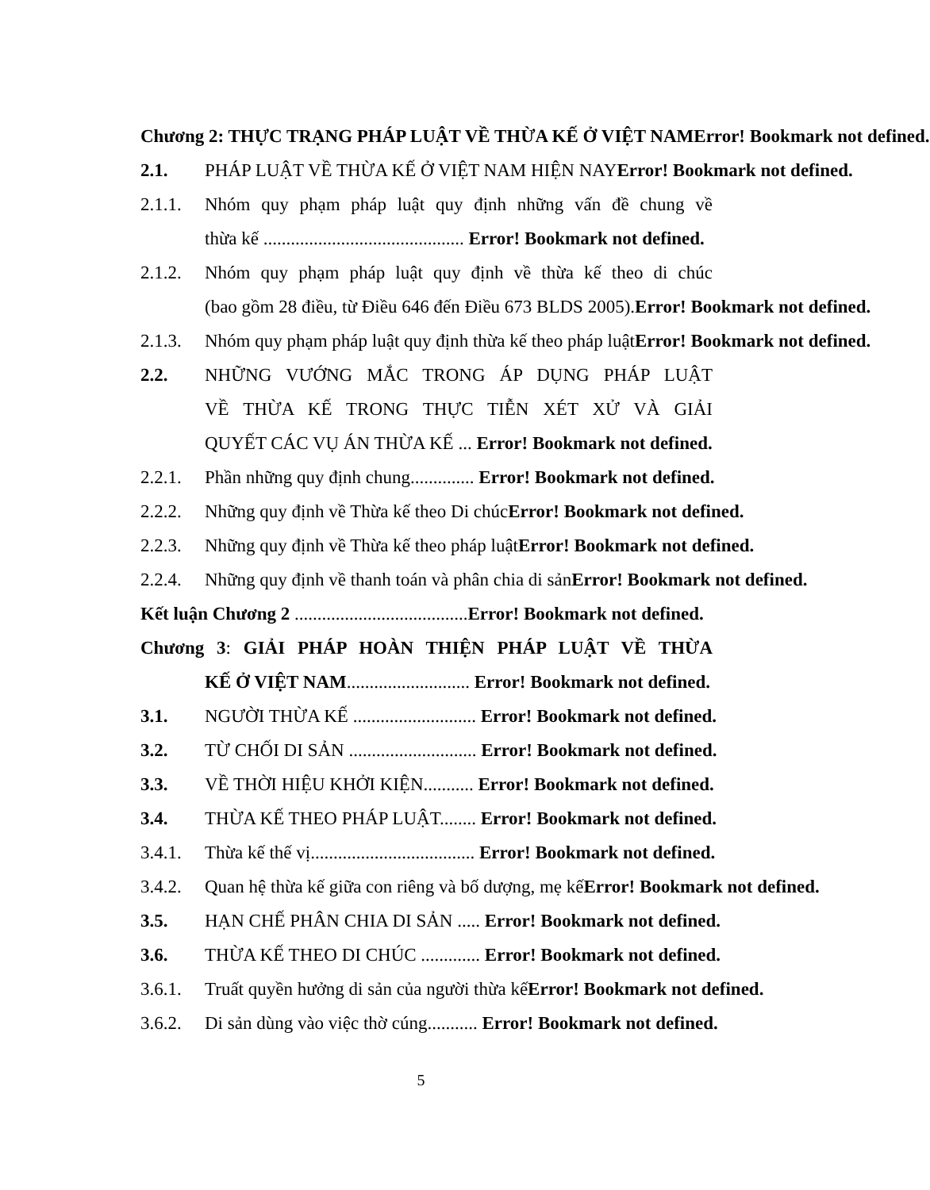Chương 2: THỰC TRẠNG PHÁP LUẬT VỀ THỪA KẾ Ở VIỆT NAMError! Bookmark not defined.
2.1. PHÁP LUẬT VỀ THỪA KẾ Ở VIỆT NAM HIỆN NAYError! Bookmark not defined.
2.1.1. Nhóm quy phạm pháp luật quy định những vấn đề chung về
thừa kế ............................................ Error! Bookmark not defined.
2.1.2. Nhóm quy phạm pháp luật quy định về thừa kế theo di chúc
(bao gồm 28 điều, từ Điều 646 đến Điều 673 BLDS 2005).Error! Bookmark not defined.
2.1.3. Nhóm quy phạm pháp luật quy định thừa kế theo pháp luậtError! Bookmark not defined.
2.2. NHỮNG VƯỚNG MẮC TRONG ÁP DỤNG PHÁP LUẬT
VỀ THỪA KẾ TRONG THỰC TIỄN XÉT XỬ VÀ GIẢI
QUYẾT CÁC VỤ ÁN THỪA KẾ ... Error! Bookmark not defined.
2.2.1. Phần những quy định chung.............. Error! Bookmark not defined.
2.2.2. Những quy định về Thừa kế theo Di chúcError! Bookmark not defined.
2.2.3. Những quy định về Thừa kế theo pháp luậtError! Bookmark not defined.
2.2.4. Những quy định về thanh toán và phân chia di sảnError! Bookmark not defined.
Kết luận Chương 2 ...................................... Error! Bookmark not defined.
Chương 3: GIẢI PHÁP HOÀN THIỆN PHÁP LUẬT VỀ THỪA
KẾ Ở VIỆT NAM........................... Error! Bookmark not defined.
3.1. NGƯỜI THỪA KẾ ........................... Error! Bookmark not defined.
3.2. TỪ CHỐI DI SẢN ............................ Error! Bookmark not defined.
3.3. VỀ THỜI HIỆU KHỞI KIỆN........... Error! Bookmark not defined.
3.4. THỪA KẾ THEO PHÁP LUẬT........ Error! Bookmark not defined.
3.4.1. Thừa kế thế vị.................................... Error! Bookmark not defined.
3.4.2. Quan hệ thừa kế giữa con riêng và bố dượng, mẹ kếError! Bookmark not defined.
3.5. HẠN CHẾ PHÂN CHIA DI SẢN ..... Error! Bookmark not defined.
3.6. THỪA KẾ THEO DI CHÚC ............. Error! Bookmark not defined.
3.6.1. Truất quyền hưởng di sản của người thừa kếError! Bookmark not defined.
3.6.2. Di sản dùng vào việc thờ cúng........... Error! Bookmark not defined.
5